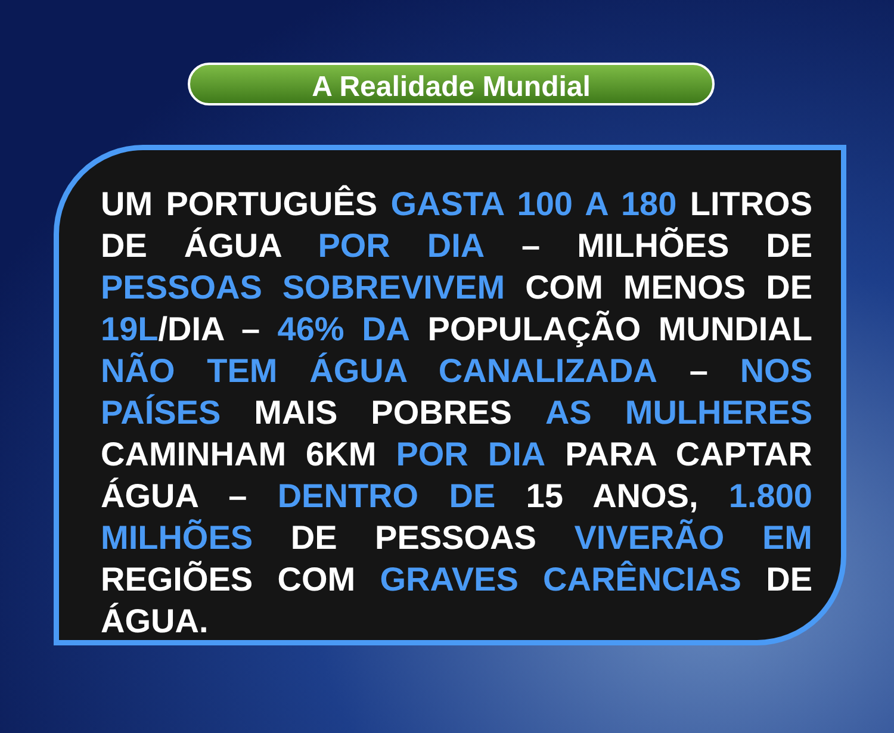A Realidade Mundial
UM PORTUGUÊS GASTA 100 A 180 LITROS DE ÁGUA POR DIA – MILHÕES DE PESSOAS SOBREVIVEM COM MENOS DE 19L/DIA – 46% DA POPULAÇÃO MUNDIAL NÃO TEM ÁGUA CANALIZADA – NOS PAÍSES MAIS POBRES AS MULHERES CAMINHAM 6KM POR DIA PARA CAPTAR ÁGUA – DENTRO DE 15 ANOS, 1.800 MILHÕES DE PESSOAS VIVERÃO EM REGIÕES COM GRAVES CARÊNCIAS DE ÁGUA.